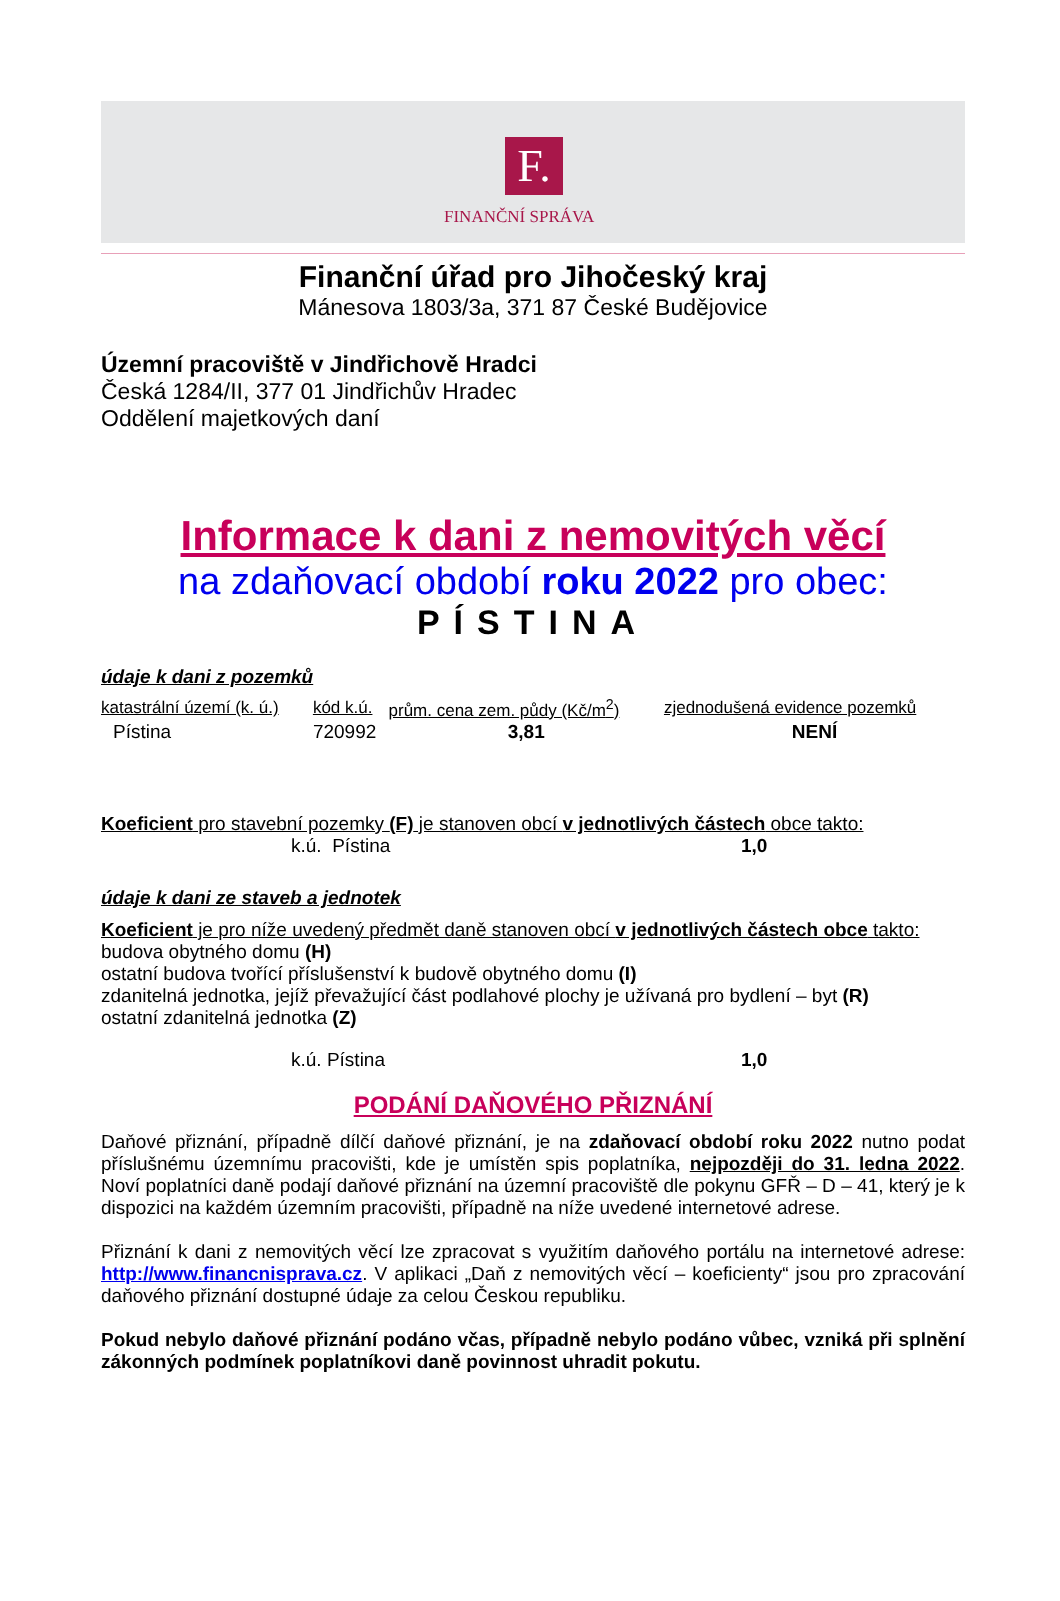F.
FINANČNÍ SPRÁVA
Finanční úřad pro Jihočeský kraj
Mánesova 1803/3a, 371 87 České Budějovice
Územní pracoviště v Jindřichově Hradci
Česká 1284/II, 377 01 Jindřichův Hradec
Oddělení majetkových daní
Informace k dani z nemovitých věcí
na zdaňovací období roku 2022 pro obec:
PÍSTINA
údaje k dani z pozemků
| katastrální území (k. ú.) | kód k.ú. | prům. cena zem. půdy (Kč/m<sup>2</sup>) | zjednodušená evidence pozemků |
| --- | --- | --- | --- |
| Pístina | 720992 | 3,81 | NENÍ |
Koeficient pro stavební pozemky (F) je stanoven obcí v jednotlivých částech obce takto:
k.ú. Pístina 1,0
údaje k dani ze staveb a jednotek
Koeficient je pro níže uvedený předmět daně stanoven obcí v jednotlivých částech obce takto:
budova obytného domu (H)
ostatní budova tvořící příslušenství k budově obytného domu (I)
zdanitelná jednotka, jejíž převažující část podlahové plochy je užívaná pro bydlení – byt (R)
ostatní zdanitelná jednotka (Z)
k.ú. Pístina 1,0
PODÁNÍ DAŇOVÉHO PŘIZNÁNÍ
Daňové přiznání, případně dílčí daňové přiznání, je na zdaňovací období roku 2022 nutno podat příslušnému územnímu pracovišti, kde je umístěn spis poplatníka, nejpozději do 31. ledna 2022. Noví poplatníci daně podají daňové přiznání na územní pracoviště dle pokynu GFŘ – D – 41, který je k dispozici na každém územním pracovišti, případně na níže uvedené internetové adrese.
Přiznání k dani z nemovitých věcí lze zpracovat s využitím daňového portálu na internetové adrese: http://www.financnisprava.cz. V aplikaci „Daň z nemovitých věcí – koeficienty“ jsou pro zpracování daňového přiznání dostupné údaje za celou Českou republiku.
Pokud nebylo daňové přiznání podáno včas, případně nebylo podáno vůbec, vzniká při splnění zákonných podmínek poplatníkovi daně povinnost uhradit pokutu.